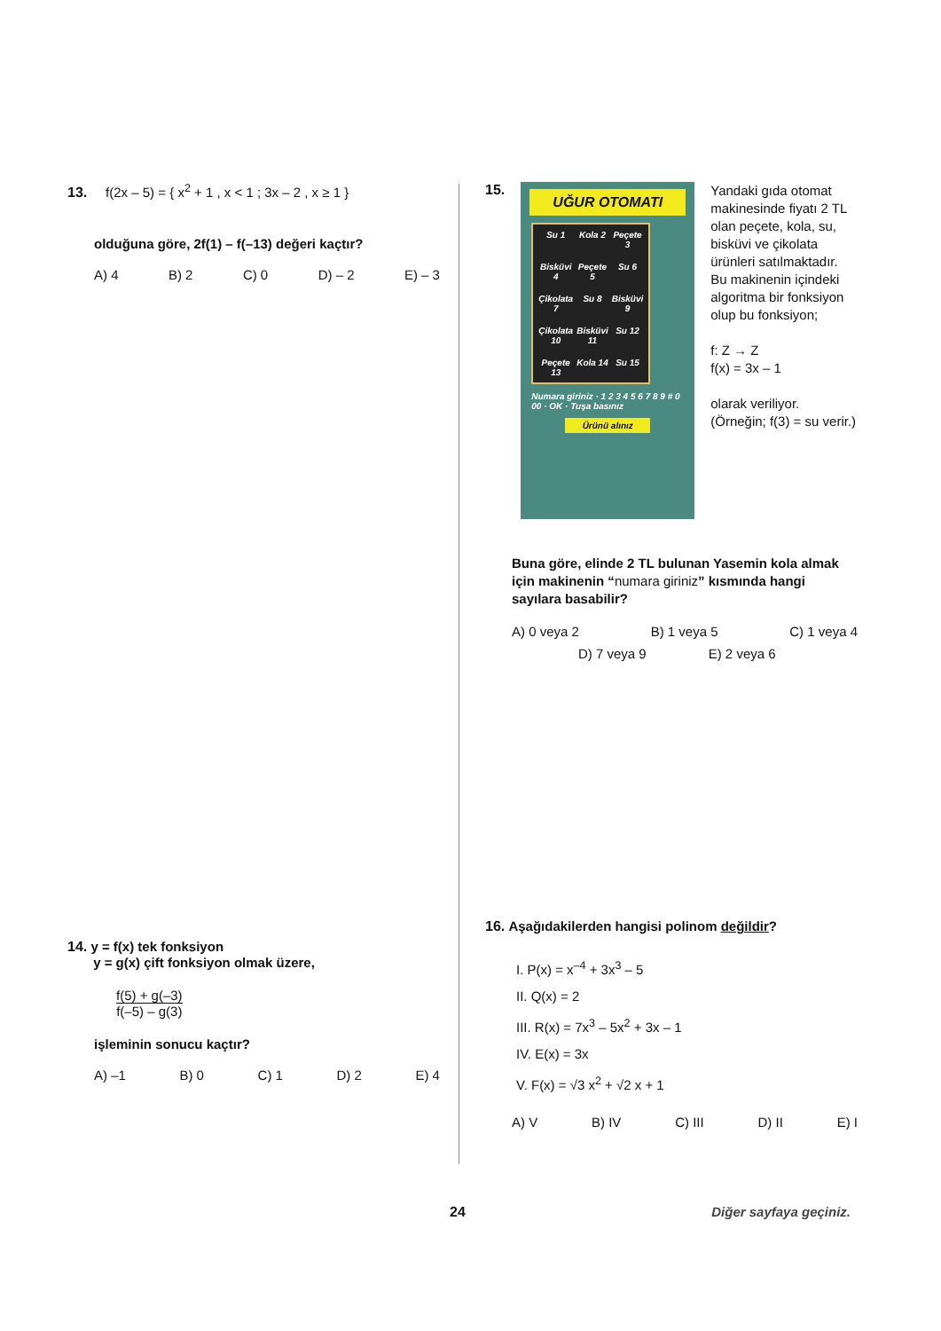13. f(2x – 5) = { x<sup>2</sup> + 1 , x < 1 ; 3x – 2 , x ≥ 1 }
olduğuna göre, 2f(1) – f(–13) değeri kaçtır?
A) 4 B) 2 C) 0 D) – 2 E) – 3
14. y = f(x) tek fonksiyon
y = g(x) çift fonksiyon olmak üzere,
f(5) + g(–3)
f(–5) – g(3)
işleminin sonucu kaçtır?
A) –1 B) 0 C) 1 D) 2 E) 4
15.
UĞUR OTOMATI
Su 1 Kola 2 Peçete 3 Bisküvi 4 Peçete 5 Su 6 Çikolata 7 Su 8 Bisküvi 9 Çikolata 10 Bisküvi 11 Su 12 Peçete 13 Kola 14 Su 15
Numara giriniz · 1 2 3 4 5 6 7 8 9 # 0 00 · OK · Tuşa basınız
Ürünü alınız
Yandaki gıda otomat makinesinde fiyatı 2 TL olan peçete, kola, su, bisküvi ve çikolata ürünleri satılmaktadır. Bu makinenin içindeki algoritma bir fonksiyon olup bu fonksiyon;
f: Z → Z
f(x) = 3x – 1
olarak veriliyor.
(Örneğin; f(3) = su verir.)
Buna göre, elinde 2 TL bulunan Yasemin kola almak için makinenin “numara giriniz” kısmında hangi sayılara basabilir?
A) 0 veya 2 B) 1 veya 5 C) 1 veya 4
D) 7 veya 9 E) 2 veya 6
16. Aşağıdakilerden hangisi polinom değildir?
I. P(x) = x<sup>–4</sup> + 3x<sup>3</sup> – 5
II. Q(x) = 2
III. R(x) = 7x<sup>3</sup> – 5x<sup>2</sup> + 3x – 1
IV. E(x) = 3x
V. F(x) = √3 x<sup>2</sup> + √2 x + 1
A) V B) IV C) III D) II E) I
24 Diğer sayfaya geçiniz.